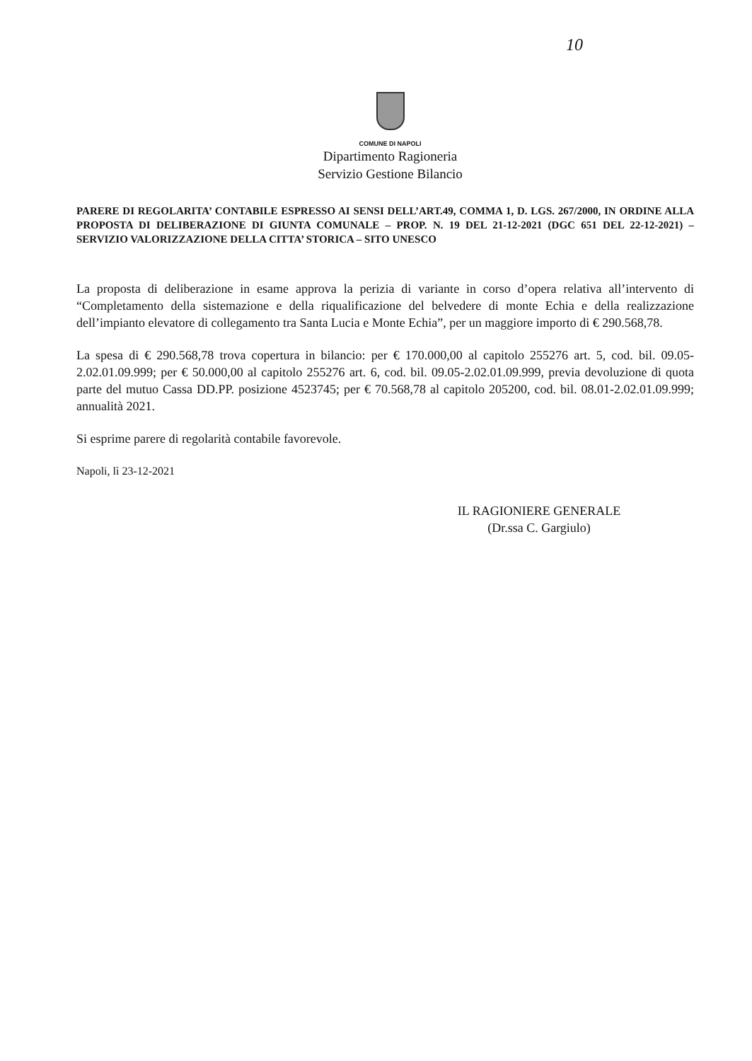10
COMUNE DI NAPOLI
Dipartimento Ragioneria
Servizio Gestione Bilancio
PARERE DI REGOLARITA’ CONTABILE ESPRESSO AI SENSI DELL’ART.49, COMMA 1, D. LGS. 267/2000, IN ORDINE ALLA PROPOSTA DI DELIBERAZIONE DI GIUNTA COMUNALE – PROP. N. 19 DEL 21-12-2021 (DGC 651 DEL 22-12-2021) – SERVIZIO VALORIZZAZIONE DELLA CITTA’ STORICA – SITO UNESCO
La proposta di deliberazione in esame approva la perizia di variante in corso d’opera relativa all’intervento di “Completamento della sistemazione e della riqualificazione del belvedere di monte Echia e della realizzazione dell’impianto elevatore di collegamento tra Santa Lucia e Monte Echia”, per un maggiore importo di € 290.568,78.
La spesa di € 290.568,78 trova copertura in bilancio: per € 170.000,00 al capitolo 255276 art. 5, cod. bil. 09.05-2.02.01.09.999; per € 50.000,00 al capitolo 255276 art. 6, cod. bil. 09.05-2.02.01.09.999, previa devoluzione di quota parte del mutuo Cassa DD.PP. posizione 4523745; per € 70.568,78 al capitolo 205200, cod. bil. 08.01-2.02.01.09.999; annualità 2021.
Si esprime parere di regolarità contabile favorevole.
Napoli, lì 23-12-2021
IL RAGIONIERE GENERALE
(Dr.ssa C. Gargiulo)